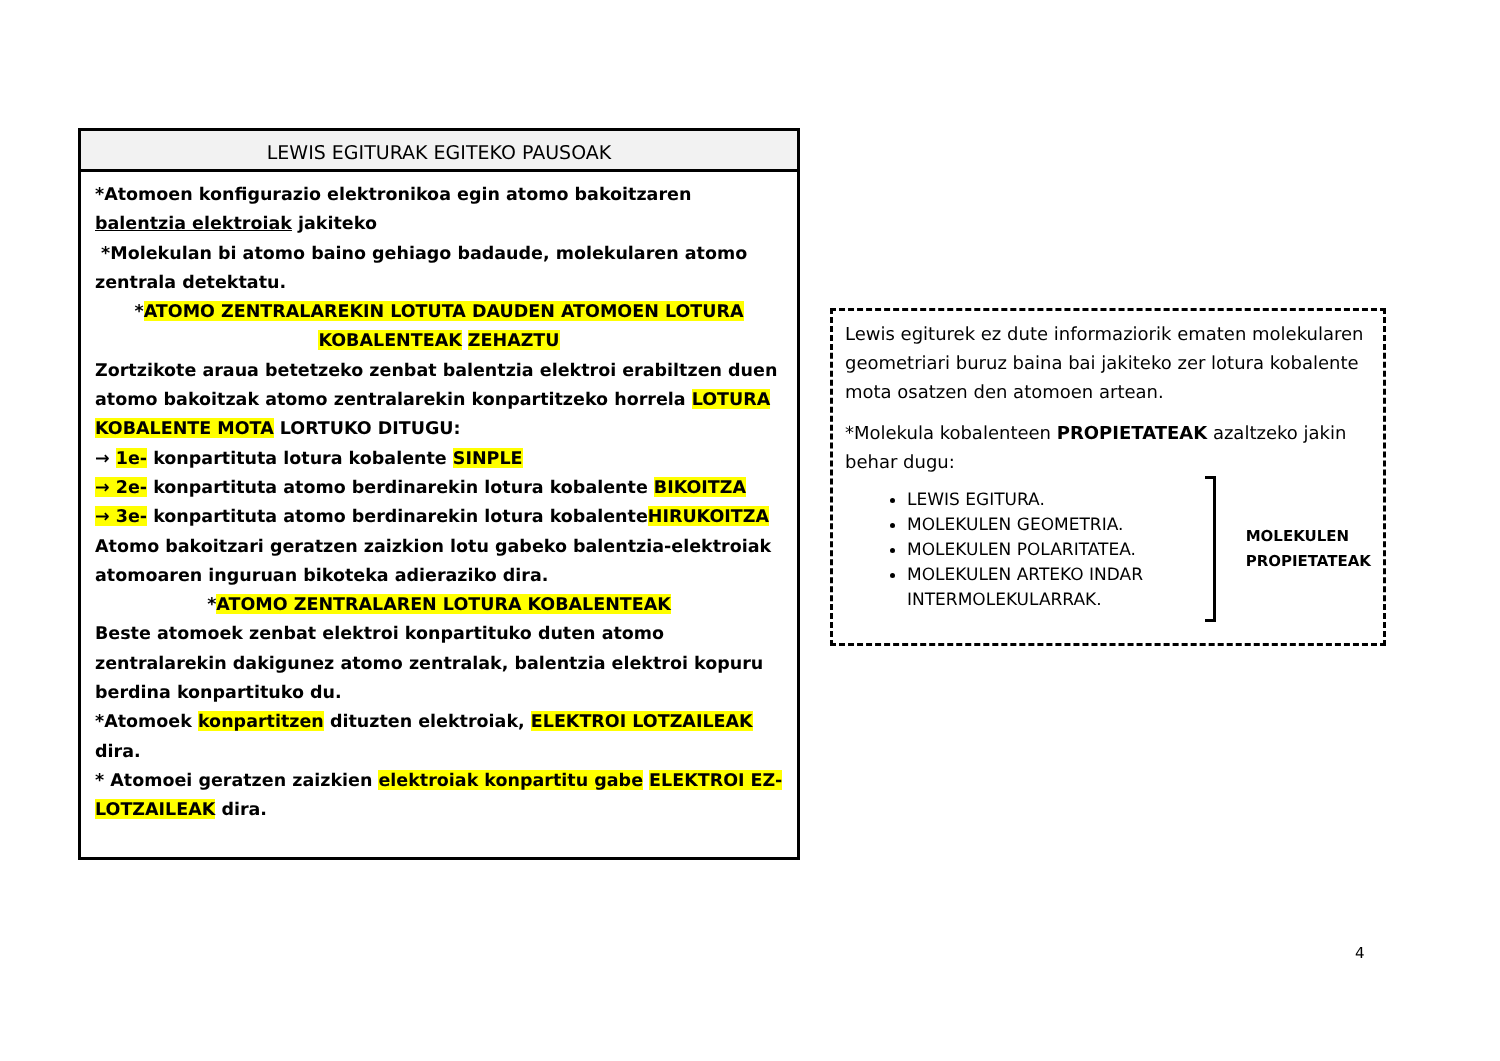LEWIS EGITURAK EGITEKO PAUSOAK
*Atomoen konfigurazio elektronikoa egin atomo bakoitzaren balentzia elektroiak jakiteko
*Molekulan bi atomo baino gehiago badaude, molekularen atomo zentrala detektatu.
*ATOMO ZENTRALAREKIN LOTUTA DAUDEN ATOMOEN LOTURA KOBALENTEAK ZEHAZTU
Zortzikote araua betetzeko zenbat balentzia elektroi erabiltzen duen atomo bakoitzak atomo zentralarekin konpartitzeko horrela LOTURA KOBALENTE MOTA LORTUKO DITUGU:
→ 1e- konpartituta lotura kobalente SINPLE
→ 2e- konpartituta atomo berdinarekin lotura kobalente BIKOITZA
→ 3e- konpartituta atomo berdinarekin lotura kobalenteHIRUKOITZA
Atomo bakoitzari geratzen zaizkion lotu gabeko balentzia-elektroiak atomoaren inguruan bikoteka adieraziko dira.
*ATOMO ZENTRALAREN LOTURA KOBALENTEAK
Beste atomoek zenbat elektroi konpartituko duten atomo zentralarekin dakigunez atomo zentralak, balentzia elektroi kopuru berdina konpartituko du.
*Atomoek konpartitzen dituzten elektroiak, ELEKTROI LOTZAILEAK dira.
* Atomoei geratzen zaizkien elektroiak konpartitu gabe ELEKTROI EZ-LOTZAILEAK dira.
Lewis egiturek ez dute informaziorik ematen molekularen geometriari buruz baina bai jakiteko zer lotura kobalente mota osatzen den atomoen artean.
*Molekula kobalenteen PROPIETATEAK azaltzeko jakin behar dugu:
LEWIS EGITURA.
MOLEKULEN GEOMETRIA.
MOLEKULEN POLARITATEA.
MOLEKULEN ARTEKO INDAR INTERMOLEKULARRAK.
MOLEKULEN
PROPIETATEAK
4